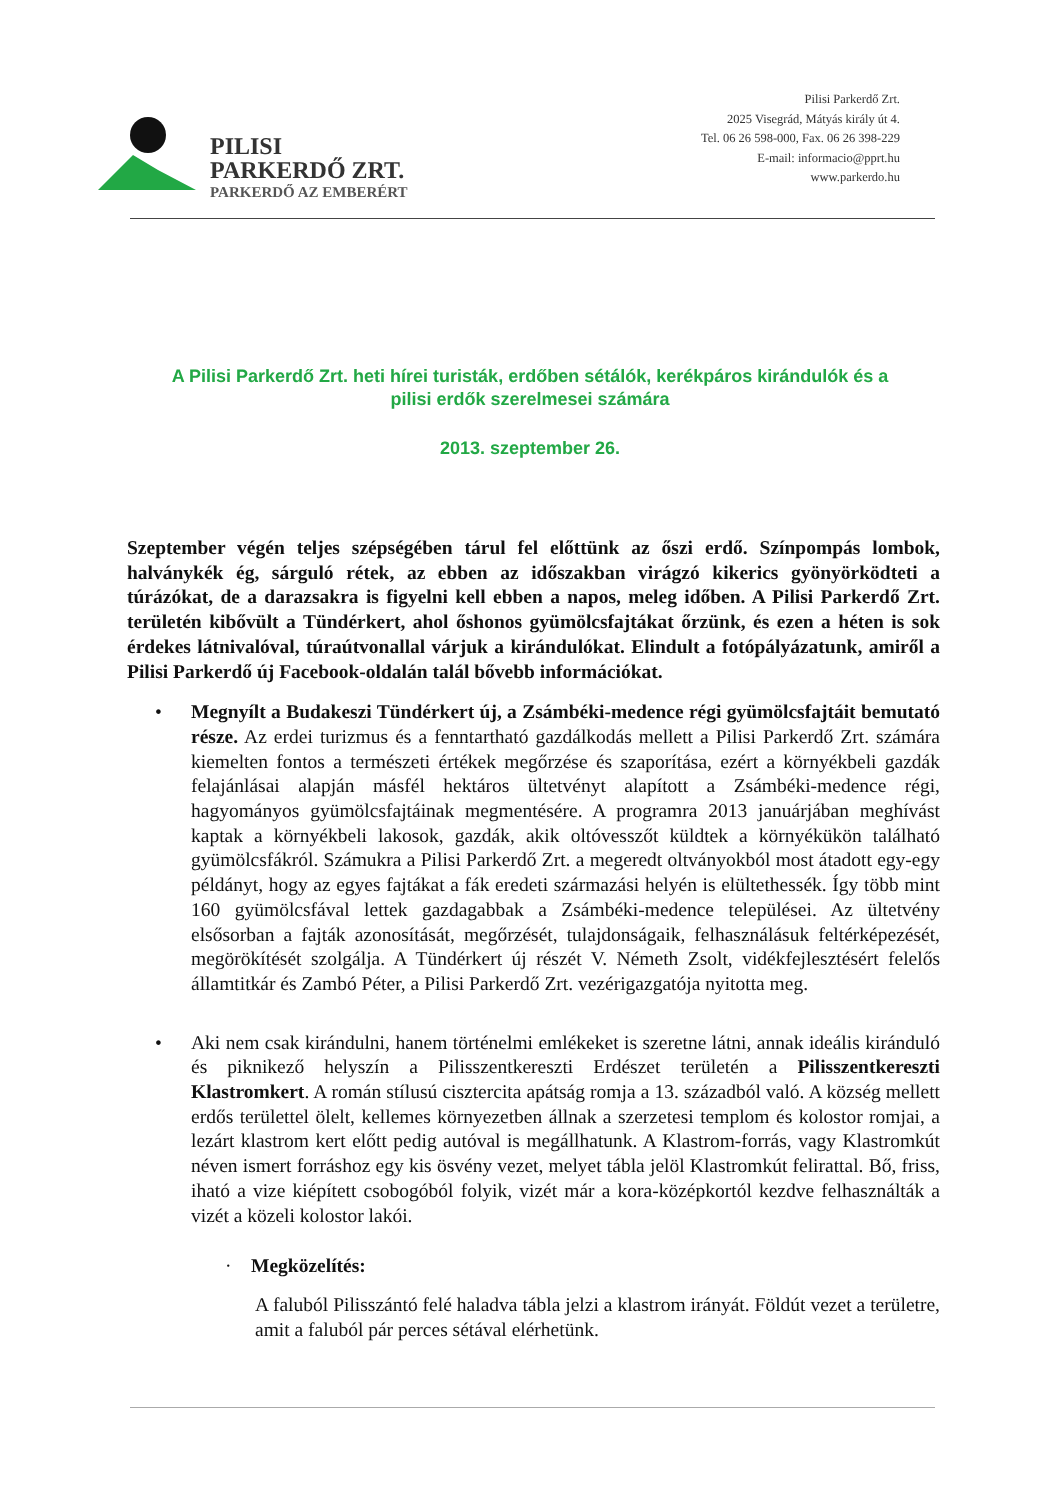PILISI
PARKERDŐ ZRT.
PARKERDŐ AZ EMBERÉRT
Pilisi Parkerdő Zrt.
2025 Visegrád, Mátyás király út 4.
Tel. 06 26 598-000, Fax. 06 26 398-229
E-mail: informacio@pprt.hu
www.parkerdo.hu
A Pilisi Parkerdő Zrt. heti hírei turisták, erdőben sétálók, kerékpáros kirándulók és a pilisi erdők szerelmesei számára
2013. szeptember 26.
Szeptember végén teljes szépségében tárul fel előttünk az őszi erdő. Színpompás lombok, halványkék ég, sárguló rétek, az ebben az időszakban virágzó kikerics gyönyörködteti a túrázókat, de a darazsakra is figyelni kell ebben a napos, meleg időben. A Pilisi Parkerdő Zrt. területén kibővült a Tündérkert, ahol őshonos gyümölcsfajtákat őrzünk, és ezen a héten is sok érdekes látnivalóval, túraútvonallal várjuk a kirándulókat. Elindult a fotópályázatunk, amiről a Pilisi Parkerdő új Facebook-oldalán talál bővebb információkat.
• Megnyílt a Budakeszi Tündérkert új, a Zsámbéki-medence régi gyümölcsfajtáit bemutató része. Az erdei turizmus és a fenntartható gazdálkodás mellett a Pilisi Parkerdő Zrt. számára kiemelten fontos a természeti értékek megőrzése és szaporítása, ezért a környékbeli gazdák felajánlásai alapján másfél hektáros ültetvényt alapított a Zsámbéki-medence régi, hagyományos gyümölcsfajtáinak megmentésére. A programra 2013 januárjában meghívást kaptak a környékbeli lakosok, gazdák, akik oltóvesszőt küldtek a környékükön található gyümölcsfákról. Számukra a Pilisi Parkerdő Zrt. a megeredt oltványokból most átadott egy-egy példányt, hogy az egyes fajtákat a fák eredeti származási helyén is elültethessék. Így több mint 160 gyümölcsfával lettek gazdagabbak a Zsámbéki-medence települései. Az ültetvény elsősorban a fajták azonosítását, megőrzését, tulajdonságaik, felhasználásuk feltérképezését, megörökítését szolgálja. A Tündérkert új részét V. Németh Zsolt, vidékfejlesztésért felelős államtitkár és Zambó Péter, a Pilisi Parkerdő Zrt. vezérigazgatója nyitotta meg.
• Aki nem csak kirándulni, hanem történelmi emlékeket is szeretne látni, annak ideális kiránduló és piknikező helyszín a Pilisszentkereszti Erdészet területén a Pilisszentkereszti Klastromkert. A román stílusú cisztercita apátság romja a 13. századból való. A község mellett erdős területtel ölelt, kellemes környezetben állnak a szerzetesi templom és kolostor romjai, a lezárt klastrom kert előtt pedig autóval is megállhatunk. A Klastrom-forrás, vagy Klastromkút néven ismert forráshoz egy kis ösvény vezet, melyet tábla jelöl Klastromkút felirattal. Bő, friss, iható a vize kiépített csobogóból folyik, vizét már a kora-középkortól kezdve felhasználták a vizét a közeli kolostor lakói.
· Megközelítés:
A faluból Pilisszántó felé haladva tábla jelzi a klastrom irányát. Földút vezet a területre, amit a faluból pár perces sétával elérhetünk.